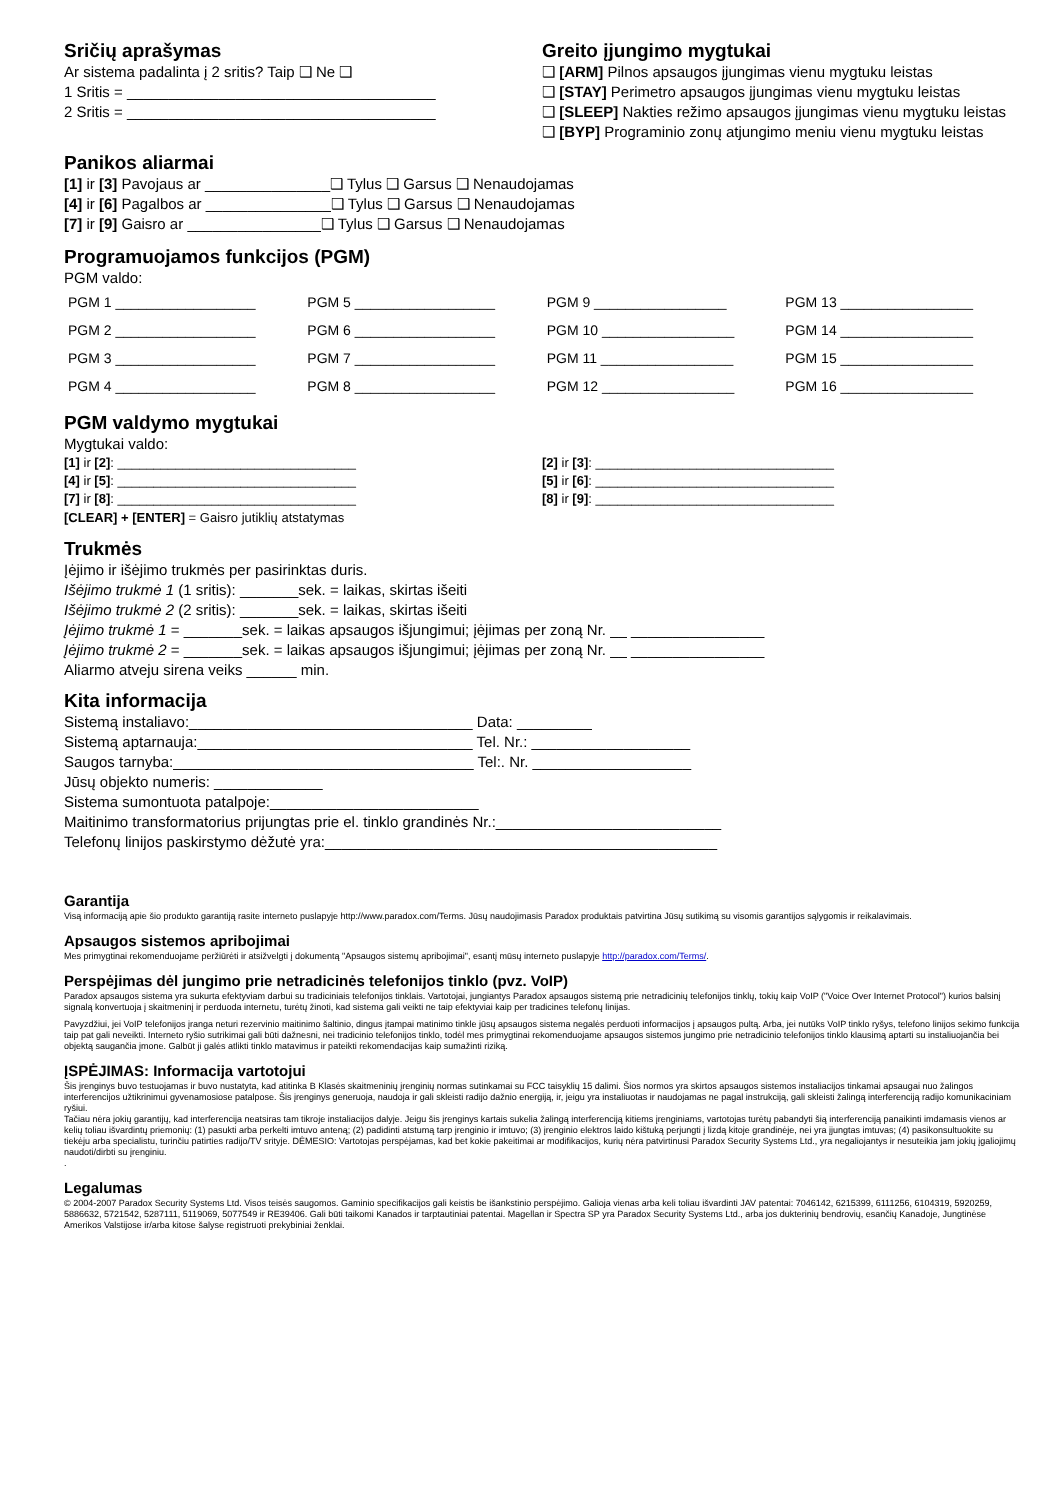Sričių aprašymas
Ar sistema padalinta į 2 sritis? Taip ❑ Ne ❑
1 Sritis = _____________________________________
2 Sritis = _____________________________________
Greito įjungimo mygtukai
❑ [ARM] Pilnos apsaugos įjungimas vienu mygtuku leistas
❑ [STAY] Perimetro apsaugos įjungimas vienu mygtuku leistas
❑ [SLEEP] Nakties režimo apsaugos įjungimas vienu mygtuku leistas
❑ [BYP] Programinio zonų atjungimo meniu vienu mygtuku leistas
Panikos aliarmai
[1] ir [3] Pavojaus ar _______________❑ Tylus ❑ Garsus ❑ Nenaudojamas
[4] ir [6] Pagalbos ar _______________❑ Tylus ❑ Garsus ❑ Nenaudojamas
[7] ir [9] Gaisro ar ________________❑ Tylus ❑ Garsus ❑ Nenaudojamas
Programuojamos funkcijos (PGM)
PGM valdo:
| PGM 1 __________________ | PGM 5 __________________ | PGM 9 _________________ | PGM 13 _________________ |
| PGM 2 __________________ | PGM 6 __________________ | PGM 10 _________________ | PGM 14 _________________ |
| PGM 3 __________________ | PGM 7 __________________ | PGM 11 _________________ | PGM 15 _________________ |
| PGM 4 __________________ | PGM 8 __________________ | PGM 12 _________________ | PGM 16 _________________ |
PGM valdymo mygtukai
Mygtukai valdo:
[1] ir [2]: _________________________________
[4] ir [5]: _________________________________
[7] ir [8]: _________________________________
[2] ir [3]: _________________________________
[5] ir [6]: _________________________________
[8] ir [9]: _________________________________
[CLEAR] + [ENTER] = Gaisro jutiklių atstatymas
Trukmės
Įėjimo ir išėjimo trukmės per pasirinktas duris.
Išėjimo trukmė 1 (1 sritis): _______sek. = laikas, skirtas išeiti
Išėjimo trukmė 2 (2 sritis): _______sek. = laikas, skirtas išeiti
Įėjimo trukmė 1 = _______sek. = laikas apsaugos išjungimui; įėjimas per zoną Nr. __ ________________
Įėjimo trukmė 2 = _______sek. = laikas apsaugos išjungimui; įėjimas per zoną Nr. __ ________________
Aliarmo atveju sirena veiks ______ min.
Kita informacija
Sistemą instaliavo:__________________________________ Data: _________
Sistemą aptarnauja:_________________________________ Tel. Nr.: ___________________
Saugos tarnyba:____________________________________ Tel:. Nr. ___________________
Jūsų objekto numeris: _____________
Sistema sumontuota patalpoje:_________________________
Maitinimo transformatorius prijungtas prie el. tinklo grandinės Nr.:___________________________
Telefonų linijos paskirstymo dėžutė yra:_______________________________________________
Garantija
Visą informaciją apie šio produkto garantiją rasite interneto puslapyje http://www.paradox.com/Terms. Jūsų naudojimasis Paradox produktais patvirtina Jūsų sutikimą su visomis garantijos sąlygomis ir reikalavimais.
Apsaugos sistemos apribojimai
Mes primygtinai rekomenduojame peržiūrėti ir atsižvelgti į dokumentą "Apsaugos sistemų apribojimai", esantį mūsų interneto puslapyje http://paradox.com/Terms/.
Perspėjimas dėl jungimo prie netradicinės telefonijos tinklo (pvz. VoIP)
Paradox apsaugos sistema yra sukurta efektyviam darbui su tradiciniais telefonijos tinklais. Vartotojai, jungiantys Paradox apsaugos sistemą prie netradicinių telefonijos tinklų, tokių kaip VoIP ("Voice Over Internet Protocol") kurios balsinį signalą konvertuoja į skaitmeninį ir perduoda internetu, turėtų žinoti, kad sistema gali veikti ne taip efektyviai kaip per tradicines telefonų linijas.
Pavyzdžiui, jei VoIP telefonijos įranga neturi rezervinio maitinimo šaltinio, dingus įtampai matinimo tinkle jūsų apsaugos sistema negalės perduoti informacijos į apsaugos pultą. Arba, jei nutūks VoIP tinklo ryšys, telefono linijos sekimo funkcija taip pat gali neveikti. Interneto ryšio sutrikimai gali būti dažnesni, nei tradicinio telefonijos tinklo, todėl mes primygtinai rekomenduojame apsaugos sistemos jungimo prie netradicinio telefonijos tinklo klausimą aptarti su instaliuojančia bei objektą saugančia įmone. Galbūt ji galės atlikti tinklo matavimus ir pateikti rekomendacijas kaip sumažinti riziką.
ĮSPĖJIMAS: Informacija vartotojui
Šis įrenginys buvo testuojamas ir buvo nustatyta, kad atitinka B Klasės skaitmeninių įrenginių normas sutinkamai su FCC taisyklių 15 dalimi. Šios normos yra skirtos apsaugos sistemos instaliacijos tinkamai apsaugai nuo žalingos interferencijos užtikrinimui gyvenamosiose patalpose. Šis įrenginys generuoja, naudoja ir gali skleisti radijo dažnio energiją, ir, jeigu yra instaliuotas ir naudojamas ne pagal instrukciją, gali skleisti žalingą interferenciją radijo komunikaciniam ryšiui.
Tačiau nėra jokių garantijų, kad interferencija neatsiras tam tikroje instaliacijos dalyje. Jeigu šis įrenginys kartais sukelia žalingą interferenciją kitiems įrenginiams, vartotojas turėtų pabandyti šią interferenciją panaikinti imdamasis vienos ar kelių toliau išvardintų priemonių: (1) pasukti arba perkelti imtuvo anteną; (2) padidinti atstumą tarp įrenginio ir imtuvo; (3) įrenginio elektros laido kištuką perjungti į lizdą kitoje grandinėje, nei yra įjungtas imtuvas; (4) pasikonsultuokite su tiekėju arba specialistu, turinčiu patirties radijo/TV srityje. DĖMESIO: Vartotojas perspėjamas, kad bet kokie pakeitimai ar modifikacijos, kurių nėra patvirtinusi Paradox Security Systems Ltd., yra negaliojantys ir nesuteikia jam jokių įgaliojimų naudoti/dirbti su įrenginiu.
.
Legalumas
© 2004-2007 Paradox Security Systems Ltd. Visos teisės saugomos. Gaminio specifikacijos gali keistis be išankstinio perspėjimo. Galioja vienas arba keli toliau išvardinti JAV patentai: 7046142, 6215399, 6111256, 6104319, 5920259, 5886632, 5721542, 5287111, 5119069, 5077549 ir RE39406. Gali būti taikomi Kanados ir tarptautiniai patentai. Magellan ir Spectra SP yra Paradox Security Systems Ltd., arba jos dukterinių bendrovių, esančių Kanadoje, Jungtinėse Amerikos Valstijose ir/arba kitose šalyse registruoti prekybiniai ženklai.